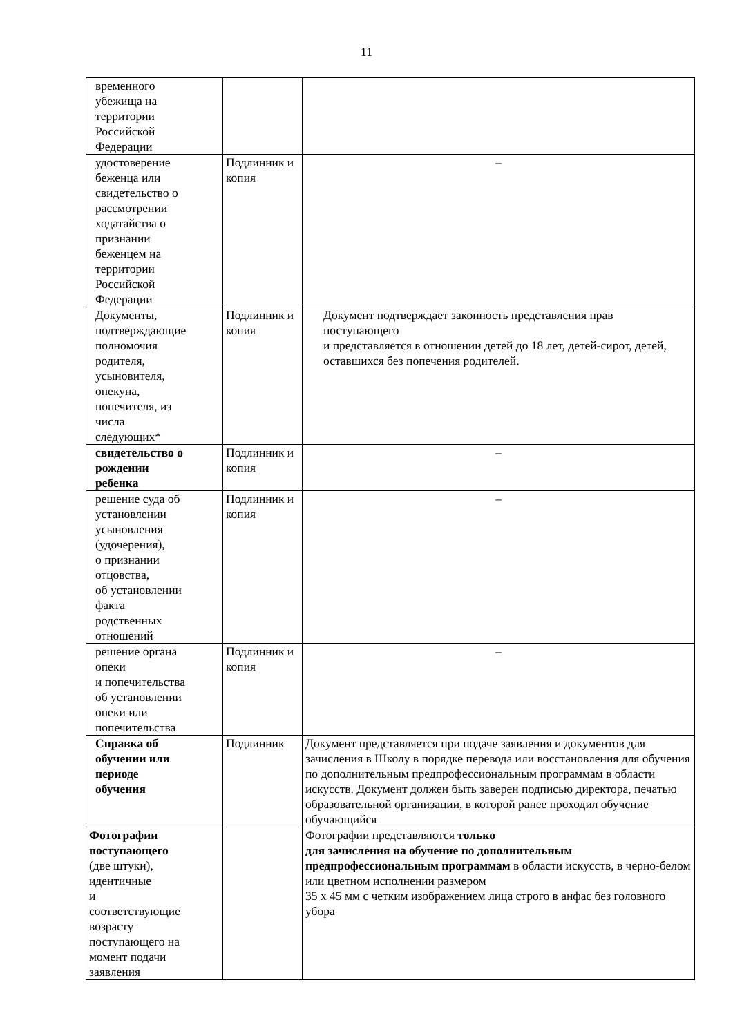11
| временного убежища на территории Российской Федерации | | |
| удостоверение беженца или свидетельство о рассмотрении ходатайства о признании беженцем на территории Российской Федерации | Подлинник и копия | – |
| Документы, подтверждающие полномочия родителя, усыновителя, опекуна, попечителя, из числа следующих* | Подлинник и копия | Документ подтверждает законность представления прав поступающего и представляется в отношении детей до 18 лет, детей-сирот, детей, оставшихся без попечения родителей. |
| свидетельство о рождении ребенка | Подлинник и копия | – |
| решение суда об установлении усыновления (удочерения), о признании отцовства, об установлении факта родственных отношений | Подлинник и копия | – |
| решение органа опеки и попечительства об установлении опеки или попечительства | Подлинник и копия | – |
| Справка об обучении или периоде обучения | Подлинник | Документ представляется при подаче заявления и документов для зачисления в Школу в порядке перевода или восстановления для обучения по дополнительным предпрофессиональным программам в области искусств. Документ должен быть заверен подписью директора, печатью образовательной организации, в которой ранее проходил обучение обучающийся |
| Фотографии поступающего (две штуки), идентичные и соответствующие возрасту поступающего на момент подачи заявления | | Фотографии представляются только для зачисления на обучение по дополнительным предпрофессиональным программам в области искусств, в черно-белом или цветном исполнении размером 35 х 45 мм с четким изображением лица строго в анфас без головного убора |